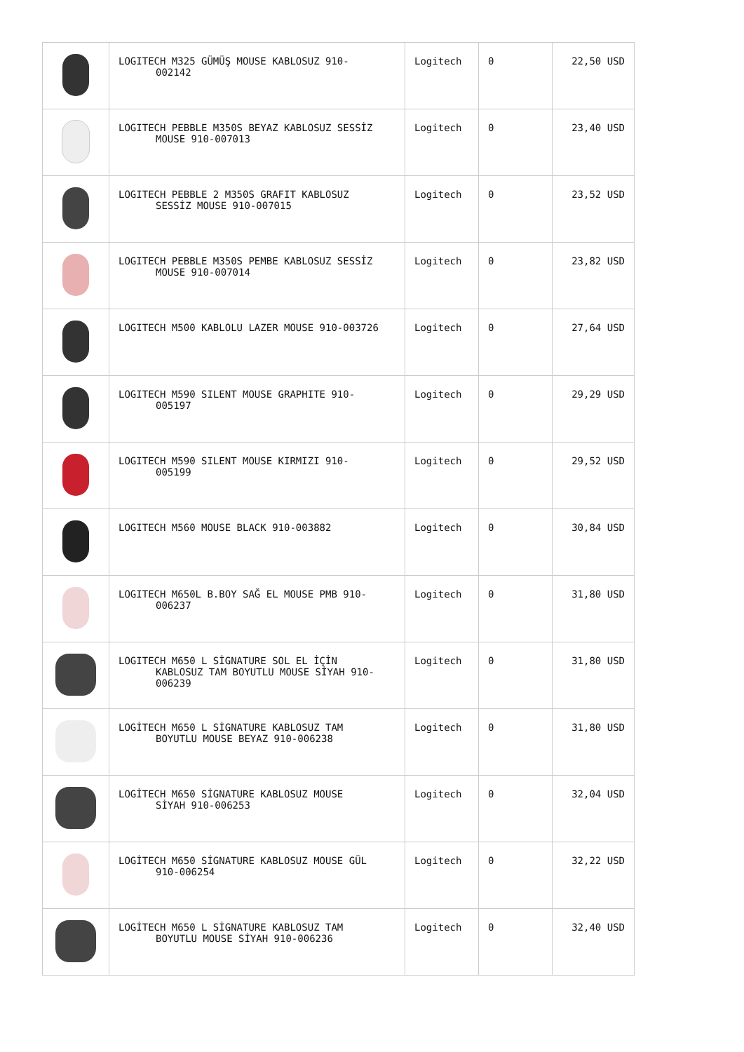| | LOGITECH M325 GÜMÜŞ MOUSE KABLOSUZ 910- 002142 | Logitech | 0 | 22,50 USD |
| | LOGITECH PEBBLE M350S BEYAZ KABLOSUZ SESSİZ MOUSE 910-007013 | Logitech | 0 | 23,40 USD |
| | LOGITECH PEBBLE 2 M350S GRAFIT KABLOSUZ SESSİZ MOUSE 910-007015 | Logitech | 0 | 23,52 USD |
| | LOGITECH PEBBLE M350S PEMBE KABLOSUZ SESSİZ MOUSE 910-007014 | Logitech | 0 | 23,82 USD |
| | LOGITECH M500 KABLOLU LAZER MOUSE 910-003726 | Logitech | 0 | 27,64 USD |
| | LOGITECH M590 SILENT MOUSE GRAPHITE 910- 005197 | Logitech | 0 | 29,29 USD |
| | LOGITECH M590 SILENT MOUSE KIRMIZI 910- 005199 | Logitech | 0 | 29,52 USD |
| | LOGITECH M560 MOUSE BLACK 910-003882 | Logitech | 0 | 30,84 USD |
| | LOGITECH M650L B.BOY SAĞ EL MOUSE PMB 910- 006237 | Logitech | 0 | 31,80 USD |
| | LOGITECH M650 L SİGNATURE SOL EL İÇİN KABLOSUZ TAM BOYUTLU MOUSE SİYAH 910- 006239 | Logitech | 0 | 31,80 USD |
| | LOGİTECH M650 L SİGNATURE KABLOSUZ TAM BOYUTLU MOUSE BEYAZ 910-006238 | Logitech | 0 | 31,80 USD |
| | LOGİTECH M650 SİGNATURE KABLOSUZ MOUSE SİYAH 910-006253 | Logitech | 0 | 32,04 USD |
| | LOGİTECH M650 SİGNATURE KABLOSUZ MOUSE GÜL 910-006254 | Logitech | 0 | 32,22 USD |
| | LOGİTECH M650 L SİGNATURE KABLOSUZ TAM BOYUTLU MOUSE SİYAH 910-006236 | Logitech | 0 | 32,40 USD |